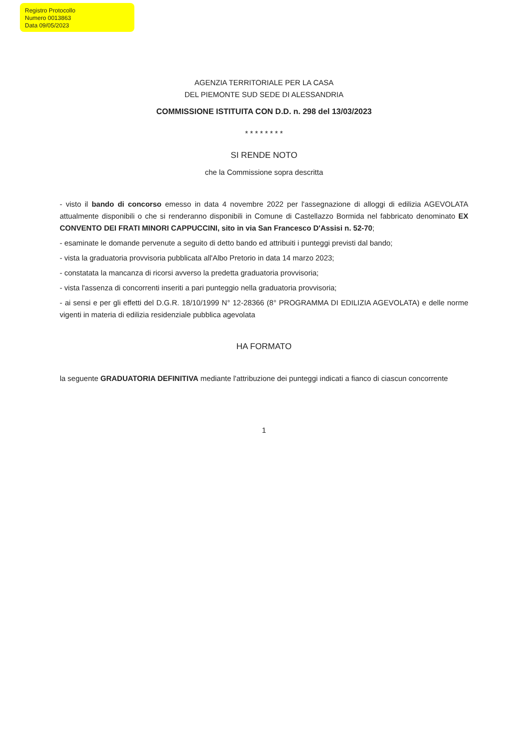Registro Protocollo
Numero 0013863
Data 09/05/2023
AGENZIA TERRITORIALE PER LA CASA
DEL PIEMONTE SUD SEDE DI ALESSANDRIA
COMMISSIONE ISTITUITA CON D.D. n. 298 del 13/03/2023
* * * * * * * *
SI RENDE NOTO
che la Commissione sopra descritta
- visto il bando di concorso emesso in data 4 novembre 2022 per l'assegnazione di alloggi di edilizia AGEVOLATA attualmente disponibili o che si renderanno disponibili in Comune di Castellazzo Bormida nel fabbricato denominato EX CONVENTO DEI FRATI MINORI CAPPUCCINI, sito in via San Francesco D'Assisi n. 52-70;
- esaminate le domande pervenute a seguito di detto bando ed attribuiti i punteggi previsti dal bando;
- vista la graduatoria provvisoria pubblicata all'Albo Pretorio in data 14 marzo 2023;
- constatata la mancanza di ricorsi avverso la predetta graduatoria provvisoria;
- vista l'assenza di concorrenti inseriti a pari punteggio nella graduatoria provvisoria;
- ai sensi e per gli effetti del D.G.R. 18/10/1999 N° 12-28366 (8° PROGRAMMA DI EDILIZIA AGEVOLATA) e delle norme vigenti in materia di edilizia residenziale pubblica agevolata
HA FORMATO
la seguente GRADUATORIA DEFINITIVA mediante l'attribuzione dei punteggi indicati a fianco di ciascun concorrente
1